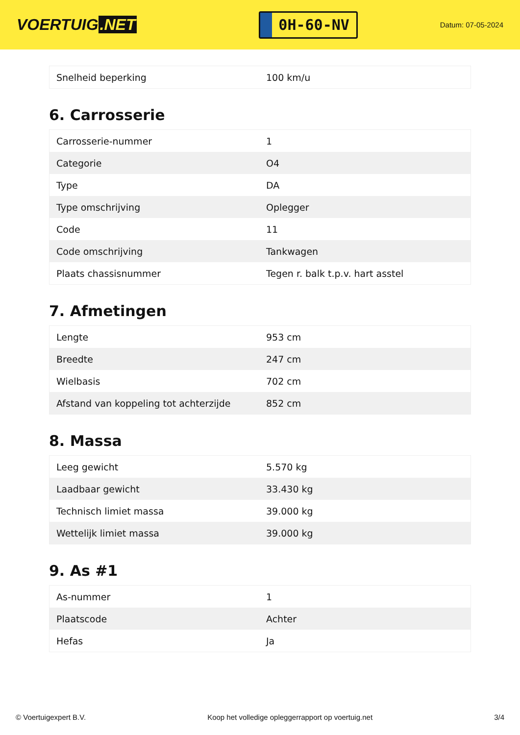VOERTUIG.NET
0H-60-NV
Datum: 07-05-2024
| Snelheid beperking | 100 km/u |
6. Carrosserie
| Carrosserie-nummer | 1 |
| Categorie | O4 |
| Type | DA |
| Type omschrijving | Oplegger |
| Code | 11 |
| Code omschrijving | Tankwagen |
| Plaats chassisnummer | Tegen r. balk t.p.v. hart asstel |
7. Afmetingen
| Lengte | 953 cm |
| Breedte | 247 cm |
| Wielbasis | 702 cm |
| Afstand van koppeling tot achterzijde | 852 cm |
8. Massa
| Leeg gewicht | 5.570 kg |
| Laadbaar gewicht | 33.430 kg |
| Technisch limiet massa | 39.000 kg |
| Wettelijk limiet massa | 39.000 kg |
9. As #1
| As-nummer | 1 |
| Plaatscode | Achter |
| Hefas | Ja |
© Voertuigexpert B.V. Koop het volledige opleggerrapport op voertuig.net 3/4